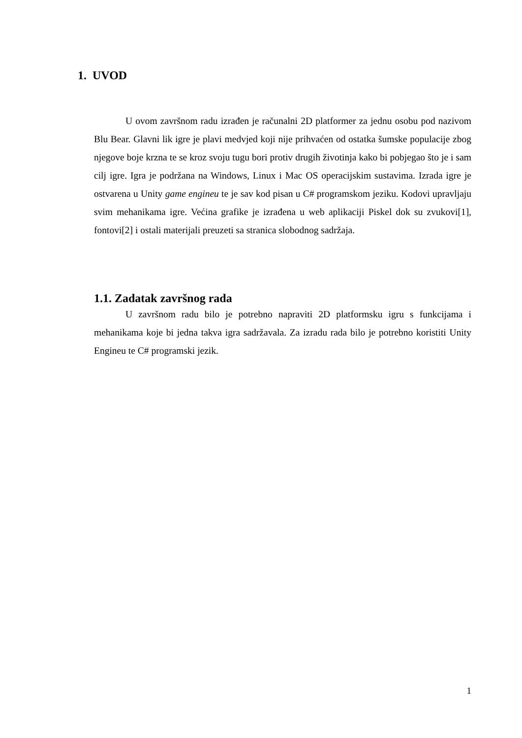1. UVOD
U ovom završnom radu izrađen je računalni 2D platformer za jednu osobu pod nazivom Blu Bear. Glavni lik igre je plavi medvjed koji nije prihvaćen od ostatka šumske populacije zbog njegove boje krzna te se kroz svoju tugu bori protiv drugih životinja kako bi pobjegao što je i sam cilj igre. Igra je podržana na Windows, Linux i Mac OS operacijskim sustavima. Izrada igre je ostvarena u Unity game engineu te je sav kod pisan u C# programskom jeziku. Kodovi upravljaju svim mehanikama igre. Većina grafike je izrađena u web aplikaciji Piskel dok su zvukovi[1], fontovi[2] i ostali materijali preuzeti sa stranica slobodnog sadržaja.
1.1. Zadatak završnog rada
U završnom radu bilo je potrebno napraviti 2D platformsku igru s funkcijama i mehanikama koje bi jedna takva igra sadržavala. Za izradu rada bilo je potrebno koristiti Unity Engineu te C# programski jezik.
1